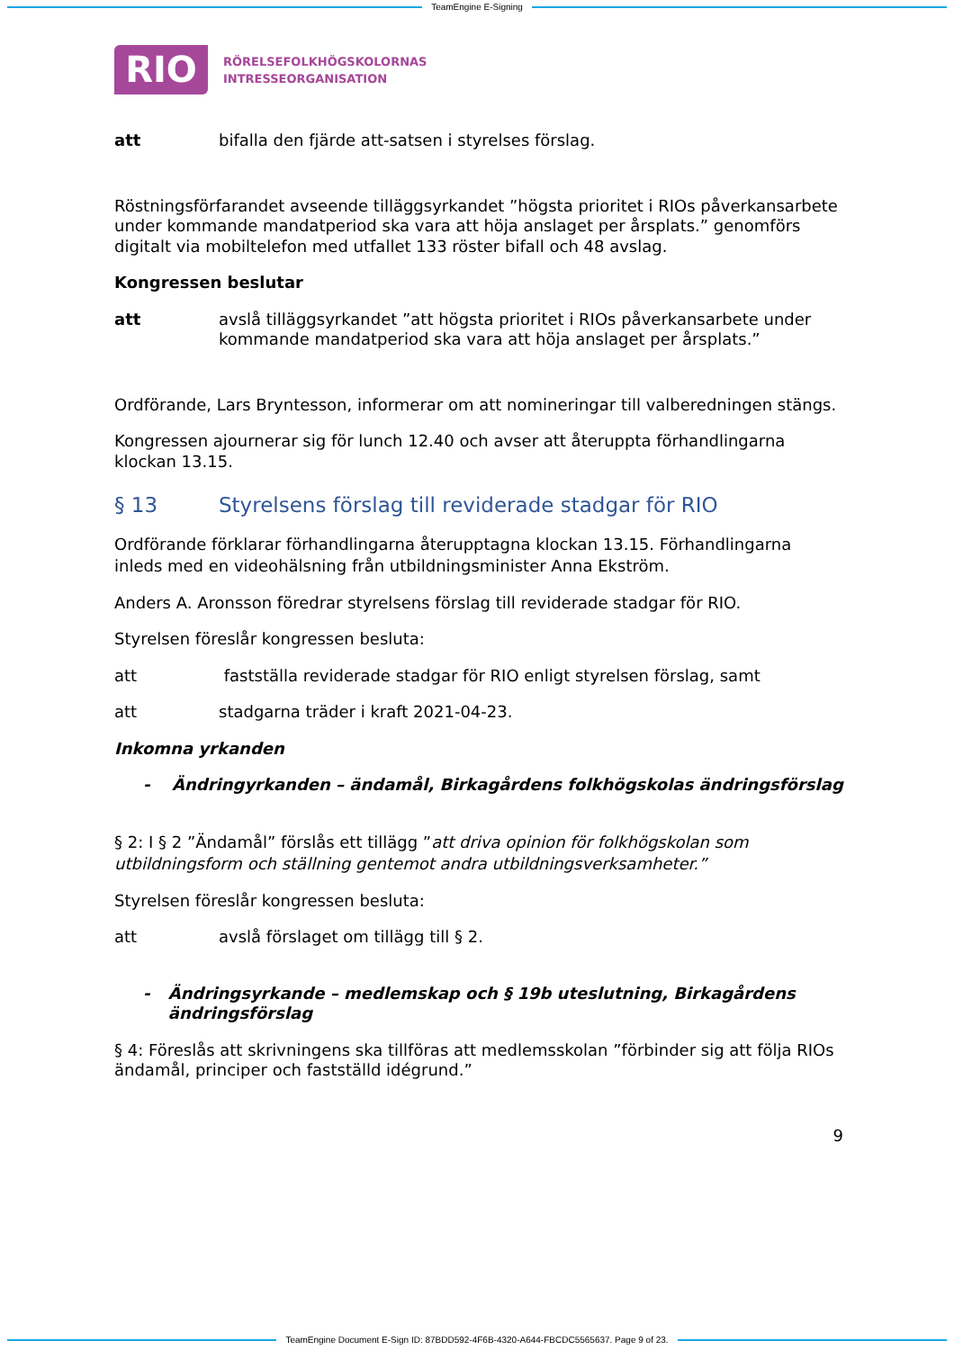TeamEngine E-Signing
RIO
RÖRELSEFOLKHÖGSKOLORNAS
INTRESSEORGANISATION
att bifalla den fjärde att-satsen i styrelses förslag.
Röstningsförfarandet avseende tilläggsyrkandet ”högsta prioritet i RIOs påverkansarbete under kommande mandatperiod ska vara att höja anslaget per årsplats.” genomförs digitalt via mobiltelefon med utfallet 133 röster bifall och 48 avslag.
Kongressen beslutar
att avslå tilläggsyrkandet ”att högsta prioritet i RIOs påverkansarbete under kommande mandatperiod ska vara att höja anslaget per årsplats.”
Ordförande, Lars Bryntesson, informerar om att nomineringar till valberedningen stängs.
Kongressen ajournerar sig för lunch 12.40 och avser att återuppta förhandlingarna klockan 13.15.
§ 13 Styrelsens förslag till reviderade stadgar för RIO
Ordförande förklarar förhandlingarna återupptagna klockan 13.15. Förhandlingarna inleds med en videohälsning från utbildningsminister Anna Ekström.
Anders A. Aronsson föredrar styrelsens förslag till reviderade stadgar för RIO.
Styrelsen föreslår kongressen besluta:
att fastställa reviderade stadgar för RIO enligt styrelsen förslag, samt
att stadgarna träder i kraft 2021-04-23.
Inkomna yrkanden
- Ändringyrkanden – ändamål, Birkagårdens folkhögskolas ändringsförslag
§ 2: I § 2 ”Ändamål” förslås ett tillägg ”att driva opinion för folkhögskolan som utbildningsform och ställning gentemot andra utbildningsverksamheter.”
Styrelsen föreslår kongressen besluta:
att avslå förslaget om tillägg till § 2.
- Ändringsyrkande – medlemskap och § 19b uteslutning, Birkagårdens ändringsförslag
§ 4: Föreslås att skrivningens ska tillföras att medlemsskolan ”förbinder sig att följa RIOs ändamål, principer och fastställd idégrund.”
9
TeamEngine Document E-Sign ID: 87BDD592-4F6B-4320-A644-FBCDC5565637. Page 9 of 23.